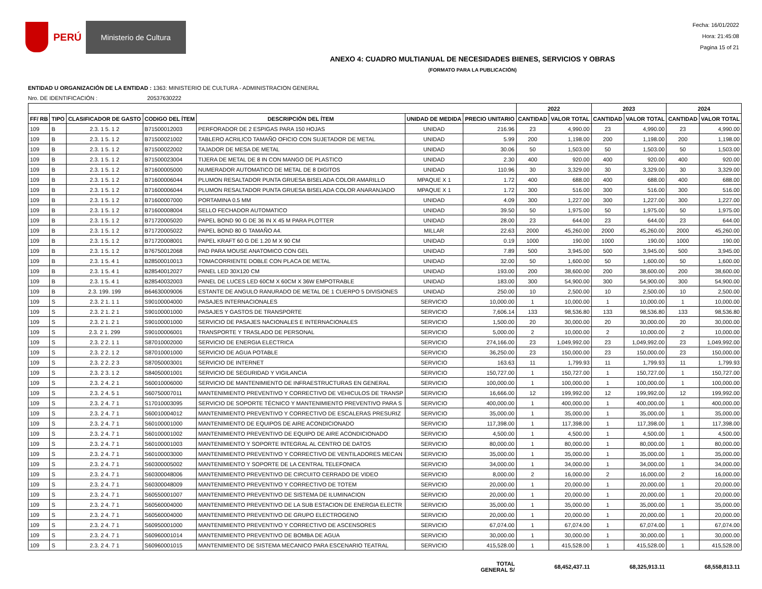PERÚ Ministerio de Cultura
Fecha: 16/01/2022
Hora: 21:45:08
Pagina 15 of 21
ANEXO 4: CUADRO MULTIANUAL DE NECESIDADES BIENES, SERVICIOS Y OBRAS
(FORMATO PARA LA PUBLICACIÓN)
ENTIDAD U ORGANIZACIÓN DE LA ENTIDAD : 1363: MINISTERIO DE CULTURA - ADMINISTRACION GENERAL
Nro. DE IDENTIFICACIÓN : 20537630222
| | | | | | | | 2022 | | 2023 | | 2024 | |
| --- | --- | --- | --- | --- | --- | --- | --- | --- | --- | --- | --- | --- |
| FF/ RB | TIPO | CLASIFICADOR DE GASTO | CODIGO DEL ÍTEM | DESCRIPCIÓN DEL ÍTEM | UNIDAD DE MEDIDA | PRECIO UNITARIO | CANTIDAD | VALOR TOTAL | CANTIDAD | VALOR TOTAL | CANTIDAD | VALOR TOTAL |
| 109 | B | 2.3. 1 5. 1 2 | B71500012003 | PERFORADOR DE 2 ESPIGAS PARA 150 HOJAS | UNIDAD | 216.96 | 23 | 4,990.00 | 23 | 4,990.00 | 23 | 4,990.00 |
| 109 | B | 2.3. 1 5. 1 2 | B71500021002 | TABLERO ACRILICO TAMAÑO OFICIO CON SUJETADOR DE METAL | UNIDAD | 5.99 | 200 | 1,198.00 | 200 | 1,198.00 | 200 | 1,198.00 |
| 109 | B | 2.3. 1 5. 1 2 | B71500022002 | TAJADOR DE MESA DE METAL | UNIDAD | 30.06 | 50 | 1,503.00 | 50 | 1,503.00 | 50 | 1,503.00 |
| 109 | B | 2.3. 1 5. 1 2 | B71500023004 | TIJERA DE METAL DE 8 IN CON MANGO DE PLASTICO | UNIDAD | 2.30 | 400 | 920.00 | 400 | 920.00 | 400 | 920.00 |
| 109 | B | 2.3. 1 5. 1 2 | B71600005000 | NUMERADOR AUTOMATICO DE METAL DE 8 DIGITOS | UNIDAD | 110.96 | 30 | 3,329.00 | 30 | 3,329.00 | 30 | 3,329.00 |
| 109 | B | 2.3. 1 5. 1 2 | B71600006044 | PLUMON RESALTADOR PUNTA GRUESA BISELADA COLOR AMARILLO | MPAQUE X 1 | 1.72 | 400 | 688.00 | 400 | 688.00 | 400 | 688.00 |
| 109 | B | 2.3. 1 5. 1 2 | B71600006044 | PLUMON RESALTADOR PUNTA GRUESA BISELADA COLOR ANARANJADO | MPAQUE X 1 | 1.72 | 300 | 516.00 | 300 | 516.00 | 300 | 516.00 |
| 109 | B | 2.3. 1 5. 1 2 | B71600007000 | PORTAMINA 0.5 MM | UNIDAD | 4.09 | 300 | 1,227.00 | 300 | 1,227.00 | 300 | 1,227.00 |
| 109 | B | 2.3. 1 5. 1 2 | B71600008004 | SELLO FECHADOR AUTOMATICO | UNIDAD | 39.50 | 50 | 1,975.00 | 50 | 1,975.00 | 50 | 1,975.00 |
| 109 | B | 2.3. 1 5. 1 2 | B71720005020 | PAPEL BOND 90 G DE 36 IN X 45 M PARA PLOTTER | UNIDAD | 28.00 | 23 | 644.00 | 23 | 644.00 | 23 | 644.00 |
| 109 | B | 2.3. 1 5. 1 2 | B71720005022 | PAPEL BOND 80 G TAMAÑO A4. | MILLAR | 22.63 | 2000 | 45,260.00 | 2000 | 45,260.00 | 2000 | 45,260.00 |
| 109 | B | 2.3. 1 5. 1 2 | B71720008001 | PAPEL KRAFT 60 G DE 1.20 M X 90 CM | UNIDAD | 0.19 | 1000 | 190.00 | 1000 | 190.00 | 1000 | 190.00 |
| 109 | B | 2.3. 1 5. 1 2 | B76750012068 | PAD PARA MOUSE ANATOMICO CON GEL | UNIDAD | 7.89 | 500 | 3,945.00 | 500 | 3,945.00 | 500 | 3,945.00 |
| 109 | B | 2.3. 1 5. 4 1 | B28500010013 | TOMACORRIENTE DOBLE CON PLACA DE METAL | UNIDAD | 32.00 | 50 | 1,600.00 | 50 | 1,600.00 | 50 | 1,600.00 |
| 109 | B | 2.3. 1 5. 4 1 | B28540012027 | PANEL LED 30X120 CM | UNIDAD | 193.00 | 200 | 38,600.00 | 200 | 38,600.00 | 200 | 38,600.00 |
| 109 | B | 2.3. 1 5. 4 1 | B28540032003 | PANEL DE LUCES LED 60CM X 60CM X 36W EMPOTRABLE | UNIDAD | 183.00 | 300 | 54,900.00 | 300 | 54,900.00 | 300 | 54,900.00 |
| 109 | B | 2.3. 199. 199 | B64630009006 | ESTANTE DE ANGULO RANURADO DE METAL DE 1 CUERPO 5 DIVISIONES | UNIDAD | 250.00 | 10 | 2,500.00 | 10 | 2,500.00 | 10 | 2,500.00 |
| 109 | S | 2.3. 2 1. 1 1 | S90100004000 | PASAJES INTERNACIONALES | SERVICIO | 10,000.00 | 1 | 10,000.00 | 1 | 10,000.00 | 1 | 10,000.00 |
| 109 | S | 2.3. 2 1. 2 1 | S90100001000 | PASAJES Y GASTOS DE TRANSPORTE | SERVICIO | 7,606.14 | 133 | 98,536.80 | 133 | 98,536.80 | 133 | 98,536.80 |
| 109 | S | 2.3. 2 1. 2 1 | S90100001000 | SERVICIO DE PASAJES NACIONALES E INTERNACIONALES | SERVICIO | 1,500.00 | 20 | 30,000.00 | 20 | 30,000.00 | 20 | 30,000.00 |
| 109 | S | 2.3. 2 1. 299 | S90100006001 | TRANSPORTE Y TRASLADO DE PERSONAL | SERVICIO | 5,000.00 | 2 | 10,000.00 | 2 | 10,000.00 | 2 | 10,000.00 |
| 109 | S | 2.3. 2 2. 1 1 | S87010002000 | SERVICIO DE ENERGIA ELECTRICA | SERVICIO | 274,166.00 | 23 | 1,049,992.00 | 23 | 1,049,992.00 | 23 | 1,049,992.00 |
| 109 | S | 2.3. 2 2. 1 2 | S87010001000 | SERVICIO DE AGUA POTABLE | SERVICIO | 36,250.00 | 23 | 150,000.00 | 23 | 150,000.00 | 23 | 150,000.00 |
| 109 | S | 2.3. 2 2. 2 3 | S87050003001 | SERVICIO DE INTERNET | SERVICIO | 163.63 | 11 | 1,799.93 | 11 | 1,799.93 | 11 | 1,799.93 |
| 109 | S | 2.3. 2 3. 1 2 | S84050001001 | SERVICIO DE SEGURIDAD Y VIGILANCIA | SERVICIO | 150,727.00 | 1 | 150,727.00 | 1 | 150,727.00 | 1 | 150,727.00 |
| 109 | S | 2.3. 2 4. 2 1 | S60010006000 | SERVICIO DE MANTENIMIENTO DE INFRAESTRUCTURAS EN GENERAL | SERVICIO | 100,000.00 | 1 | 100,000.00 | 1 | 100,000.00 | 1 | 100,000.00 |
| 109 | S | 2.3. 2 4. 5 1 | S60750007011 | MANTENIMIENTO PREVENTIVO Y CORRECTIVO DE VEHICULOS DE TRANSP | SERVICIO | 16,666.00 | 12 | 199,992.00 | 12 | 199,992.00 | 12 | 199,992.00 |
| 109 | S | 2.3. 2 4. 7 1 | S17010003095 | SERVICIO DE SOPORTE TÉCNICO Y MANTENIMIENTO PREVENTIVO PARA S | SERVICIO | 400,000.00 | 1 | 400,000.00 | 1 | 400,000.00 | 1 | 400,000.00 |
| 109 | S | 2.3. 2 4. 7 1 | S60010004012 | MANTENIMIENTO PREVENTIVO Y CORRECTIVO DE ESCALERAS PRESURIZ | SERVICIO | 35,000.00 | 1 | 35,000.00 | 1 | 35,000.00 | 1 | 35,000.00 |
| 109 | S | 2.3. 2 4. 7 1 | S60100001000 | MANTENIMIENTO DE EQUIPOS DE AIRE ACONDICIONADO | SERVICIO | 117,398.00 | 1 | 117,398.00 | 1 | 117,398.00 | 1 | 117,398.00 |
| 109 | S | 2.3. 2 4. 7 1 | S60100001002 | MANTENIMIENTO PREVENTIVO DE EQUIPO DE AIRE ACONDICIONADO | SERVICIO | 4,500.00 | 1 | 4,500.00 | 1 | 4,500.00 | 1 | 4,500.00 |
| 109 | S | 2.3. 2 4. 7 1 | S60100001003 | MANTENIMIENTO Y SOPORTE INTEGRAL AL CENTRO DE DATOS | SERVICIO | 80,000.00 | 1 | 80,000.00 | 1 | 80,000.00 | 1 | 80,000.00 |
| 109 | S | 2.3. 2 4. 7 1 | S60100003000 | MANTENIMIENTO PREVENTIVO Y CORRECTIVO DE VENTILADORES MECAN | SERVICIO | 35,000.00 | 1 | 35,000.00 | 1 | 35,000.00 | 1 | 35,000.00 |
| 109 | S | 2.3. 2 4. 7 1 | S60300005002 | MANTENIMIENTO Y SOPORTE DE LA CENTRAL TELEFONICA | SERVICIO | 34,000.00 | 1 | 34,000.00 | 1 | 34,000.00 | 1 | 34,000.00 |
| 109 | S | 2.3. 2 4. 7 1 | S60300048006 | MANTENIMIENTO PREVENTIVO DE CIRCUITO CERRADO DE VIDEO | SERVICIO | 8,000.00 | 2 | 16,000.00 | 2 | 16,000.00 | 2 | 16,000.00 |
| 109 | S | 2.3. 2 4. 7 1 | S60300048009 | MANTENIMIENTO PREVENTIVO Y CORRECTIVO DE TOTEM | SERVICIO | 20,000.00 | 1 | 20,000.00 | 1 | 20,000.00 | 1 | 20,000.00 |
| 109 | S | 2.3. 2 4. 7 1 | S60550001007 | MANTENIMIENTO PREVENTIVO DE SISTEMA DE ILUMINACION | SERVICIO | 20,000.00 | 1 | 20,000.00 | 1 | 20,000.00 | 1 | 20,000.00 |
| 109 | S | 2.3. 2 4. 7 1 | S60560004000 | MANTENIMIENTO PREVENTIVO DE LA SUB ESTACION DE ENERGIA ELECTR | SERVICIO | 35,000.00 | 1 | 35,000.00 | 1 | 35,000.00 | 1 | 35,000.00 |
| 109 | S | 2.3. 2 4. 7 1 | S60560004000 | MANTENIMIENTO PREVENTIVO DE GRUPO ELECTROGENO | SERVICIO | 20,000.00 | 1 | 20,000.00 | 1 | 20,000.00 | 1 | 20,000.00 |
| 109 | S | 2.3. 2 4. 7 1 | S60950001000 | MANTENIMIENTO PREVENTIVO Y CORRECTIVO DE ASCENSORES | SERVICIO | 67,074.00 | 1 | 67,074.00 | 1 | 67,074.00 | 1 | 67,074.00 |
| 109 | S | 2.3. 2 4. 7 1 | S60960001014 | MANTENIMIENTO PREVENTIVO DE BOMBA DE AGUA | SERVICIO | 30,000.00 | 1 | 30,000.00 | 1 | 30,000.00 | 1 | 30,000.00 |
| 109 | S | 2.3. 2 4. 7 1 | S60960001015 | MANTENIMIENTO DE SISTEMA MECANICO PARA ESCENARIO TEATRAL | SERVICIO | 415,528.00 | 1 | 415,528.00 | 1 | 415,528.00 | 1 | 415,528.00 |
| TOTAL GENERAL S/ | | | | | | | 68,452,437.11 | | 68,325,913.11 | | 68,558,813.11 | |